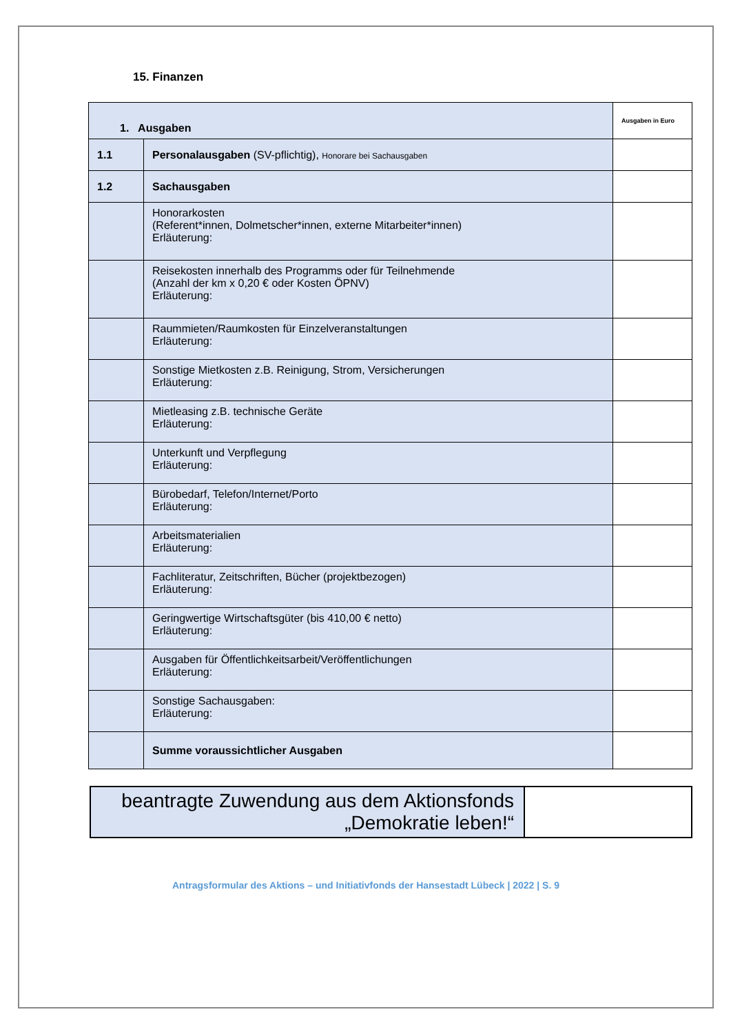15. Finanzen
| 1. Ausgaben | | Ausgaben in Euro |
| 1.1 | Personalausgaben (SV-pflichtig), Honorare bei Sachausgaben | |
| 1.2 | Sachausgaben | |
| | Honorarkosten (Referent*innen, Dolmetscher*innen, externe Mitarbeiter*innen) Erläuterung: | |
| | Reisekosten innerhalb des Programms oder für Teilnehmende (Anzahl der km x 0,20 € oder Kosten ÖPNV) Erläuterung: | |
| | Raummieten/Raumkosten für Einzelveranstaltungen Erläuterung: | |
| | Sonstige Mietkosten z.B. Reinigung, Strom, Versicherungen Erläuterung: | |
| | Mietleasing z.B. technische Geräte Erläuterung: | |
| | Unterkunft und Verpflegung Erläuterung: | |
| | Bürobedarf, Telefon/Internet/Porto Erläuterung: | |
| | Arbeitsmaterialien Erläuterung: | |
| | Fachliteratur, Zeitschriften, Bücher (projektbezogen) Erläuterung: | |
| | Geringwertige Wirtschaftsgüter (bis 410,00 € netto) Erläuterung: | |
| | Ausgaben für Öffentlichkeitsarbeit/Veröffentlichungen Erläuterung: | |
| | Sonstige Sachausgaben: Erläuterung: | |
| | Summe voraussichtlicher Ausgaben | |
| beantragte Zuwendung aus dem Aktionsfonds „Demokratie leben!“ | |
Antragsformular des Aktions – und Initiativfonds der Hansestadt Lübeck | 2022 | S. 9